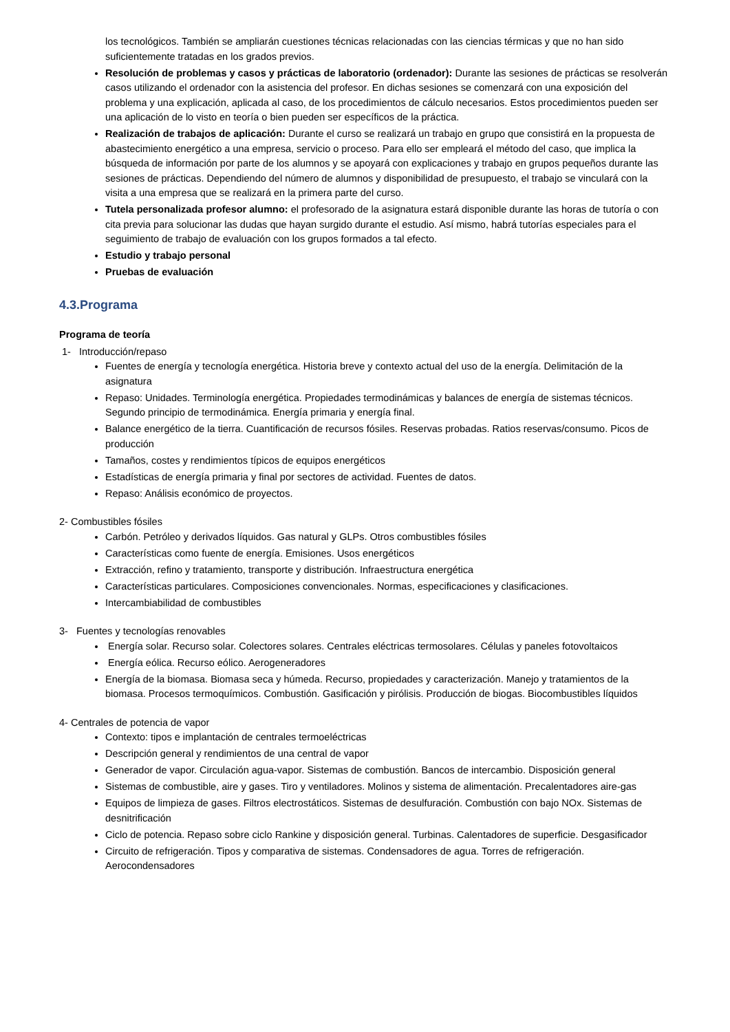los tecnológicos. También se ampliarán cuestiones técnicas relacionadas con las ciencias térmicas y que no han sido suficientemente tratadas en los grados previos.
Resolución de problemas y casos y prácticas de laboratorio (ordenador): Durante las sesiones de prácticas se resolverán casos utilizando el ordenador con la asistencia del profesor. En dichas sesiones se comenzará con una exposición del problema y una explicación, aplicada al caso, de los procedimientos de cálculo necesarios. Estos procedimientos pueden ser una aplicación de lo visto en teoría o bien pueden ser específicos de la práctica.
Realización de trabajos de aplicación: Durante el curso se realizará un trabajo en grupo que consistirá en la propuesta de abastecimiento energético a una empresa, servicio o proceso. Para ello ser empleará el método del caso, que implica la búsqueda de información por parte de los alumnos y se apoyará con explicaciones y trabajo en grupos pequeños durante las sesiones de prácticas. Dependiendo del número de alumnos y disponibilidad de presupuesto, el trabajo se vinculará con la visita a una empresa que se realizará en la primera parte del curso.
Tutela personalizada profesor alumno: el profesorado de la asignatura estará disponible durante las horas de tutoría o con cita previa para solucionar las dudas que hayan surgido durante el estudio. Así mismo, habrá tutorías especiales para el seguimiento de trabajo de evaluación con los grupos formados a tal efecto.
Estudio y trabajo personal
Pruebas de evaluación
4.3.Programa
Programa de teoría
1- Introducción/repaso
Fuentes de energía y tecnología energética. Historia breve y contexto actual del uso de la energía. Delimitación de la asignatura
Repaso: Unidades. Terminología energética. Propiedades termodinámicas y balances de energía de sistemas técnicos. Segundo principio de termodinámica. Energía primaria y energía final.
Balance energético de la tierra. Cuantificación de recursos fósiles. Reservas probadas. Ratios reservas/consumo. Picos de producción
Tamaños, costes y rendimientos típicos de equipos energéticos
Estadísticas de energía primaria y final por sectores de actividad. Fuentes de datos.
Repaso: Análisis económico de proyectos.
2- Combustibles fósiles
Carbón. Petróleo y derivados líquidos. Gas natural y GLPs. Otros combustibles fósiles
Características como fuente de energía. Emisiones. Usos energéticos
Extracción, refino y tratamiento, transporte y distribución. Infraestructura energética
Características particulares. Composiciones convencionales. Normas, especificaciones y clasificaciones.
Intercambiabilidad de combustibles
3- Fuentes y tecnologías renovables
Energía solar. Recurso solar. Colectores solares. Centrales eléctricas termosolares. Células y paneles fotovoltaicos
Energía eólica. Recurso eólico. Aerogeneradores
Energía de la biomasa. Biomasa seca y húmeda. Recurso, propiedades y caracterización. Manejo y tratamientos de la biomasa. Procesos termoquímicos. Combustión. Gasificación y pirólisis. Producción de biogas. Biocombustibles líquidos
4- Centrales de potencia de vapor
Contexto: tipos e implantación de centrales termoeléctricas
Descripción general y rendimientos de una central de vapor
Generador de vapor. Circulación agua-vapor. Sistemas de combustión. Bancos de intercambio. Disposición general
Sistemas de combustible, aire y gases. Tiro y ventiladores. Molinos y sistema de alimentación. Precalentadores aire-gas
Equipos de limpieza de gases. Filtros electrostáticos. Sistemas de desulfuración. Combustión con bajo NOx. Sistemas de desnitrificación
Ciclo de potencia. Repaso sobre ciclo Rankine y disposición general. Turbinas. Calentadores de superficie. Desgasificador
Circuito de refrigeración. Tipos y comparativa de sistemas. Condensadores de agua. Torres de refrigeración. Aerocondensadores